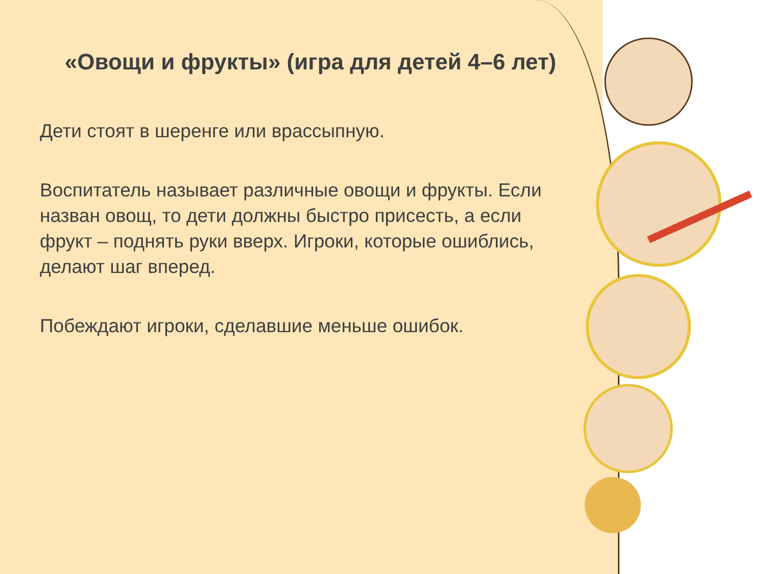«Овощи и фрукты» (игра для детей 4–6 лет)
Дети стоят в шеренге или врассыпную.
Воспитатель называет различные овощи и фрукты. Если назван овощ, то дети должны быстро присесть, а если фрукт – поднять руки вверх. Игроки, которые ошиблись, делают шаг вперед.
Побеждают игроки, сделавшие меньше ошибок.